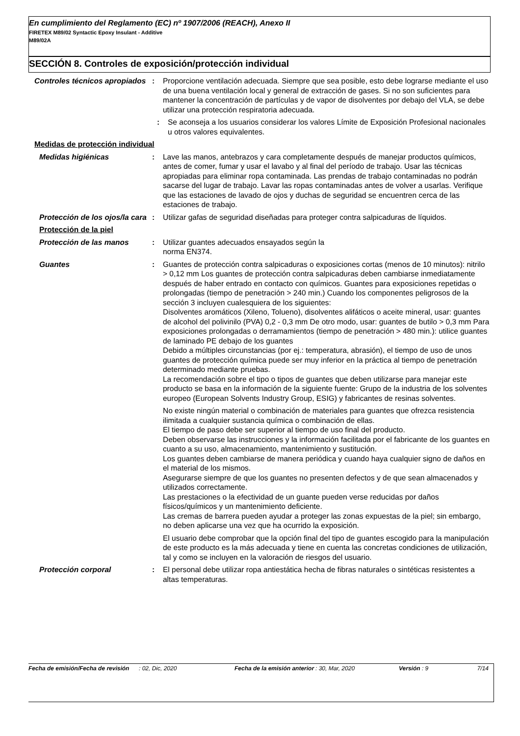En cumplimiento del Reglamento (EC) nº 1907/2006 (REACH), Anexo II
FIRETEX M89/02 Syntactic Epoxy Insulant - Additive
M89/02A
SECCIÓN 8. Controles de exposición/protección individual
Controles técnicos apropiados
: Proporcione ventilación adecuada. Siempre que sea posible, esto debe lograrse mediante el uso de una buena ventilación local y general de extracción de gases. Si no son suficientes para mantener la concentración de partículas y de vapor de disolventes por debajo del VLA, se debe utilizar una protección respiratoria adecuada.
: Se aconseja a los usuarios considerar los valores Límite de Exposición Profesional nacionales u otros valores equivalentes.
Medidas de protección individual
Medidas higiénicas : Lave las manos, antebrazos y cara completamente después de manejar productos químicos, antes de comer, fumar y usar el lavabo y al final del período de trabajo. Usar las técnicas apropiadas para eliminar ropa contaminada. Las prendas de trabajo contaminadas no podrán sacarse del lugar de trabajo. Lavar las ropas contaminadas antes de volver a usarlas. Verifique que las estaciones de lavado de ojos y duchas de seguridad se encuentren cerca de las estaciones de trabajo.
Protección de los ojos/la cara
: Utilizar gafas de seguridad diseñadas para proteger contra salpicaduras de líquidos.
Protección de la piel
Protección de las manos : Utilizar guantes adecuados ensayados según la
norma EN374.
Guantes : Guantes de protección contra salpicaduras o exposiciones cortas (menos de 10 minutos): nitrilo > 0,12 mm Los guantes de protección contra salpicaduras deben cambiarse inmediatamente después de haber entrado en contacto con químicos. Guantes para exposiciones repetidas o prolongadas (tiempo de penetración > 240 min.) Cuando los componentes peligrosos de la sección 3 incluyen cualesquiera de los siguientes:
Disolventes aromáticos (Xileno, Tolueno), disolventes alifáticos o aceite mineral, usar: guantes de alcohol del polivinilo (PVA) 0,2 - 0,3 mm De otro modo, usar: guantes de butilo > 0,3 mm Para exposiciones prolongadas o derramamientos (tiempo de penetración > 480 min.): utilice guantes de laminado PE debajo de los guantes
Debido a múltiples circunstancias (por ej.: temperatura, abrasión), el tiempo de uso de unos guantes de protección química puede ser muy inferior en la práctica al tiempo de penetración determinado mediante pruebas.
La recomendación sobre el tipo o tipos de guantes que deben utilizarse para manejar este producto se basa en la información de la siguiente fuente: Grupo de la industria de los solventes europeo (European Solvents Industry Group, ESIG) y fabricantes de resinas solventes.
No existe ningún material o combinación de materiales para guantes que ofrezca resistencia ilimitada a cualquier sustancia química o combinación de ellas.
El tiempo de paso debe ser superior al tiempo de uso final del producto.
Deben observarse las instrucciones y la información facilitada por el fabricante de los guantes en cuanto a su uso, almacenamiento, mantenimiento y sustitución.
Los guantes deben cambiarse de manera periódica y cuando haya cualquier signo de daños en el material de los mismos.
Asegurarse siempre de que los guantes no presenten defectos y de que sean almacenados y utilizados correctamente.
Las prestaciones o la efectividad de un guante pueden verse reducidas por daños físicos/químicos y un mantenimiento deficiente.
Las cremas de barrera pueden ayudar a proteger las zonas expuestas de la piel; sin embargo, no deben aplicarse una vez que ha ocurrido la exposición.
El usuario debe comprobar que la opción final del tipo de guantes escogido para la manipulación de este producto es la más adecuada y tiene en cuenta las concretas condiciones de utilización, tal y como se incluyen en la valoración de riesgos del usuario.
Protección corporal : El personal debe utilizar ropa antiestática hecha de fibras naturales o sintéticas resistentes a altas temperaturas.
Fecha de emisión/Fecha de revisión
: 02, Dic, 2020 Fecha de la emisión anterior
: 30, Mar, 2020 Versión : 9 7/14